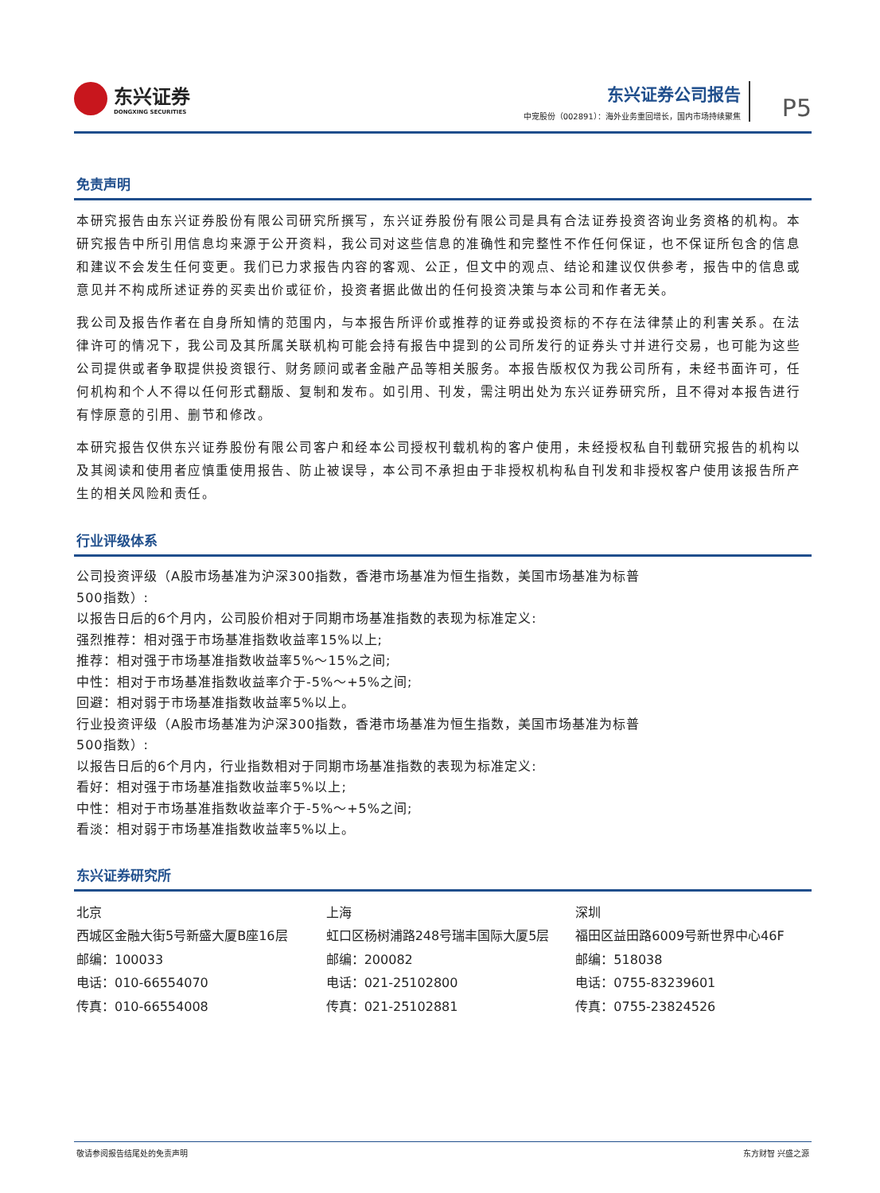东兴证券
DONGXING SECURITIES
东兴证券公司报告
中宠股份（002891）：海外业务重回增长，国内市场持续聚焦
P5
免责声明
本研究报告由东兴证券股份有限公司研究所撰写，东兴证券股份有限公司是具有合法证券投资咨询业务资格的机构。本研究报告中所引用信息均来源于公开资料，我公司对这些信息的准确性和完整性不作任何保证，也不保证所包含的信息和建议不会发生任何变更。我们已力求报告内容的客观、公正，但文中的观点、结论和建议仅供参考，报告中的信息或意见并不构成所述证券的买卖出价或征价，投资者据此做出的任何投资决策与本公司和作者无关。
我公司及报告作者在自身所知情的范围内，与本报告所评价或推荐的证券或投资标的不存在法律禁止的利害关系。在法律许可的情况下，我公司及其所属关联机构可能会持有报告中提到的公司所发行的证券头寸并进行交易，也可能为这些公司提供或者争取提供投资银行、财务顾问或者金融产品等相关服务。本报告版权仅为我公司所有，未经书面许可，任何机构和个人不得以任何形式翻版、复制和发布。如引用、刊发，需注明出处为东兴证券研究所，且不得对本报告进行有悖原意的引用、删节和修改。
本研究报告仅供东兴证券股份有限公司客户和经本公司授权刊载机构的客户使用，未经授权私自刊载研究报告的机构以及其阅读和使用者应慎重使用报告、防止被误导，本公司不承担由于非授权机构私自刊发和非授权客户使用该报告所产生的相关风险和责任。
行业评级体系
公司投资评级（A股市场基准为沪深300指数，香港市场基准为恒生指数，美国市场基准为标普500指数）:
以报告日后的6个月内，公司股价相对于同期市场基准指数的表现为标准定义:
强烈推荐：相对强于市场基准指数收益率15%以上;
推荐：相对强于市场基准指数收益率5%～15%之间;
中性：相对于市场基准指数收益率介于-5%～+5%之间;
回避：相对弱于市场基准指数收益率5%以上。
行业投资评级（A股市场基准为沪深300指数，香港市场基准为恒生指数，美国市场基准为标普500指数）:
以报告日后的6个月内，行业指数相对于同期市场基准指数的表现为标准定义:
看好：相对强于市场基准指数收益率5%以上;
中性：相对于市场基准指数收益率介于-5%～+5%之间;
看淡：相对弱于市场基准指数收益率5%以上。
东兴证券研究所
北京
西城区金融大街5号新盛大厦B座16层
邮编：100033
电话：010-66554070
传真：010-66554008
上海
虹口区杨树浦路248号瑞丰国际大厦5层
邮编：200082
电话：021-25102800
传真：021-25102881
深圳
福田区益田路6009号新世界中心46F
邮编：518038
电话：0755-83239601
传真：0755-23824526
敬请参阅报告结尾处的免责声明 东方财智 兴盛之源